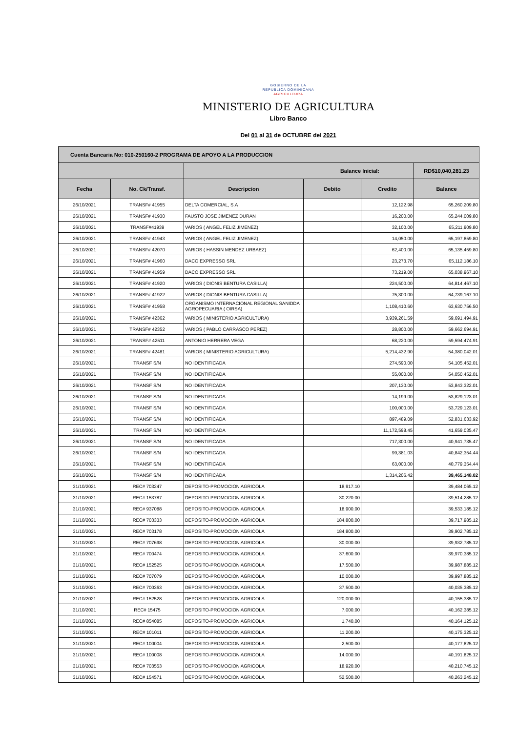GOBIERNO DE LA
REPÚBLICA DOMINICANA
AGRICULTURA
MINISTERIO DE AGRICULTURA
Libro Banco
Del 01 al 31 de OCTUBRE del 2021
| Cuenta Bancaria No: 010-250160-2 PROGRAMA DE APOYO A LA PRODUCCION | | | | | |
| | | Balance Inicial: | | | RD$10,040,281.23 |
| Fecha | No. Ck/Transf. | Descripcion | Debito | Credito | Balance |
| 26/10/2021 | TRANSF# 41955 | DELTA COMERCIAL, S.A | | 12,122.98 | 65,260,209.80 |
| 26/10/2021 | TRANSF# 41930 | FAUSTO JOSE JIMENEZ DURAN | | 16,200.00 | 65,244,009.80 |
| 26/10/2021 | TRANSF#41939 | VARIOS ( ANGEL FELIZ JIMENEZ) | | 32,100.00 | 65,211,909.80 |
| 26/10/2021 | TRANSF# 41943 | VARIOS ( ANGEL FELIZ JIMENEZ) | | 14,050.00 | 65,197,859.80 |
| 26/10/2021 | TRANSF# 42070 | VARIOS ( HASSIN MENDEZ URBAEZ) | | 62,400.00 | 65,135,459.80 |
| 26/10/2021 | TRANSF# 41960 | DACO EXPRESSO SRL | | 23,273.70 | 65,112,186.10 |
| 26/10/2021 | TRANSF# 41959 | DACO EXPRESSO SRL | | 73,219.00 | 65,038,967.10 |
| 26/10/2021 | TRANSF# 41920 | VARIOS ( DIONIS BENTURA CASILLA) | | 224,500.00 | 64,814,467.10 |
| 26/10/2021 | TRANSF# 41922 | VARIOS ( DIONIS BENTURA CASILLA) | | 75,300.00 | 64,739,167.10 |
| 26/10/2021 | TRANSF# 41958 | ORGANISMO INTERNACIONAL REGIONAL SANIDDA AGROPECUARIA ( OIRSA) | | 1,108,410.60 | 63,630,756.50 |
| 26/10/2021 | TRANSF# 42362 | VARIOS ( MINISTERIO AGRICULTURA) | | 3,939,261.59 | 59,691,494.91 |
| 26/10/2021 | TRANSF# 42352 | VARIOS ( PABLO CARRASCO PEREZ) | | 28,800.00 | 59,662,694.91 |
| 26/10/2021 | TRANSF# 42511 | ANTONIO HERRERA VEGA | | 68,220.00 | 59,594,474.91 |
| 26/10/2021 | TRANSF# 42481 | VARIOS ( MINISTERIO AGRICULTURA) | | 5,214,432.90 | 54,380,042.01 |
| 26/10/2021 | TRANSF S/N | NO IDENTIFICADA | | 274,590.00 | 54,105,452.01 |
| 26/10/2021 | TRANSF S/N | NO IDENTIFICADA | | 55,000.00 | 54,050,452.01 |
| 26/10/2021 | TRANSF S/N | NO IDENTIFICADA | | 207,130.00 | 53,843,322.01 |
| 26/10/2021 | TRANSF S/N | NO IDENTIFICADA | | 14,199.00 | 53,829,123.01 |
| 26/10/2021 | TRANSF S/N | NO IDENTIFICADA | | 100,000.00 | 53,729,123.01 |
| 26/10/2021 | TRANSF S/N | NO IDENTIFICADA | | 897,489.09 | 52,831,633.92 |
| 26/10/2021 | TRANSF S/N | NO IDENTIFICADA | | 11,172,598.45 | 41,659,035.47 |
| 26/10/2021 | TRANSF S/N | NO IDENTIFICADA | | 717,300.00 | 40,941,735.47 |
| 26/10/2021 | TRANSF S/N | NO IDENTIFICADA | | 99,381.03 | 40,842,354.44 |
| 26/10/2021 | TRANSF S/N | NO IDENTIFICADA | | 63,000.00 | 40,779,354.44 |
| 26/10/2021 | TRANSF S/N | NO IDENTIFICADA | | 1,314,206.42 | 39,465,148.02 |
| 31/10/2021 | REC# 703247 | DEPOSITO-PROMOCION AGRICOLA | 18,917.10 | | 39,484,065.12 |
| 31/10/2021 | REC# 153787 | DEPOSITO-PROMOCION AGRICOLA | 30,220.00 | | 39,514,285.12 |
| 31/10/2021 | REC# 937088 | DEPOSITO-PROMOCION AGRICOLA | 18,900.00 | | 39,533,185.12 |
| 31/10/2021 | REC# 703333 | DEPOSITO-PROMOCION AGRICOLA | 184,800.00 | | 39,717,985.12 |
| 31/10/2021 | REC# 703178 | DEPOSITO-PROMOCION AGRICOLA | 184,800.00 | | 39,902,785.12 |
| 31/10/2021 | REC# 707698 | DEPOSITO-PROMOCION AGRICOLA | 30,000.00 | | 39,932,785.12 |
| 31/10/2021 | REC# 700474 | DEPOSITO-PROMOCION AGRICOLA | 37,600.00 | | 39,970,385.12 |
| 31/10/2021 | REC# 152525 | DEPOSITO-PROMOCION AGRICOLA | 17,500.00 | | 39,987,885.12 |
| 31/10/2021 | REC# 707079 | DEPOSITO-PROMOCION AGRICOLA | 10,000.00 | | 39,997,885.12 |
| 31/10/2021 | REC# 700363 | DEPOSITO-PROMOCION AGRICOLA | 37,500.00 | | 40,035,385.12 |
| 31/10/2021 | REC# 152528 | DEPOSITO-PROMOCION AGRICOLA | 120,000.00 | | 40,155,385.12 |
| 31/10/2021 | REC# 15475 | DEPOSITO-PROMOCION AGRICOLA | 7,000.00 | | 40,162,385.12 |
| 31/10/2021 | REC# 854085 | DEPOSITO-PROMOCION AGRICOLA | 1,740.00 | | 40,164,125.12 |
| 31/10/2021 | REC# 101011 | DEPOSITO-PROMOCION AGRICOLA | 11,200.00 | | 40,175,325.12 |
| 31/10/2021 | REC# 100004 | DEPOSITO-PROMOCION AGRICOLA | 2,500.00 | | 40,177,825.12 |
| 31/10/2021 | REC# 100008 | DEPOSITO-PROMOCION AGRICOLA | 14,000.00 | | 40,191,825.12 |
| 31/10/2021 | REC# 703553 | DEPOSITO-PROMOCION AGRICOLA | 18,920.00 | | 40,210,745.12 |
| 31/10/2021 | REC# 154571 | DEPOSITO-PROMOCION AGRICOLA | 52,500.00 | | 40,263,245.12 |